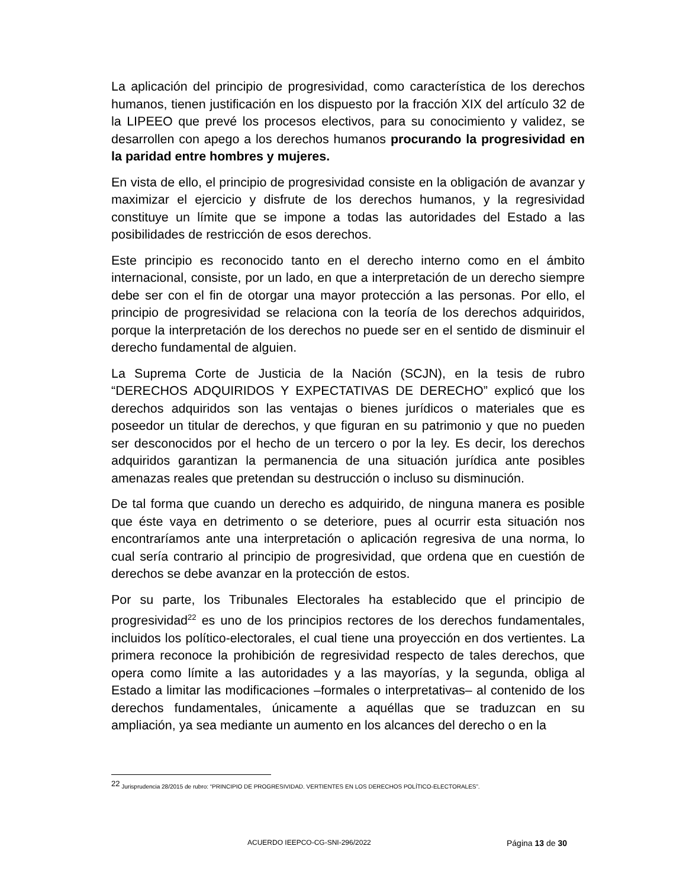La aplicación del principio de progresividad, como característica de los derechos humanos, tienen justificación en los dispuesto por la fracción XIX del artículo 32 de la LIPEEO que prevé los procesos electivos, para su conocimiento y validez, se desarrollen con apego a los derechos humanos procurando la progresividad en la paridad entre hombres y mujeres.
En vista de ello, el principio de progresividad consiste en la obligación de avanzar y maximizar el ejercicio y disfrute de los derechos humanos, y la regresividad constituye un límite que se impone a todas las autoridades del Estado a las posibilidades de restricción de esos derechos.
Este principio es reconocido tanto en el derecho interno como en el ámbito internacional, consiste, por un lado, en que a interpretación de un derecho siempre debe ser con el fin de otorgar una mayor protección a las personas. Por ello, el principio de progresividad se relaciona con la teoría de los derechos adquiridos, porque la interpretación de los derechos no puede ser en el sentido de disminuir el derecho fundamental de alguien.
La Suprema Corte de Justicia de la Nación (SCJN), en la tesis de rubro “DERECHOS ADQUIRIDOS Y EXPECTATIVAS DE DERECHO” explicó que los derechos adquiridos son las ventajas o bienes jurídicos o materiales que es poseedor un titular de derechos, y que figuran en su patrimonio y que no pueden ser desconocidos por el hecho de un tercero o por la ley. Es decir, los derechos adquiridos garantizan la permanencia de una situación jurídica ante posibles amenazas reales que pretendan su destrucción o incluso su disminución.
De tal forma que cuando un derecho es adquirido, de ninguna manera es posible que éste vaya en detrimento o se deteriore, pues al ocurrir esta situación nos encontraríamos ante una interpretación o aplicación regresiva de una norma, lo cual sería contrario al principio de progresividad, que ordena que en cuestión de derechos se debe avanzar en la protección de estos.
Por su parte, los Tribunales Electorales ha establecido que el principio de progresividad<sup>22</sup> es uno de los principios rectores de los derechos fundamentales, incluidos los político-electorales, el cual tiene una proyección en dos vertientes. La primera reconoce la prohibición de regresividad respecto de tales derechos, que opera como límite a las autoridades y a las mayorías, y la segunda, obliga al Estado a limitar las modificaciones –formales o interpretativas– al contenido de los derechos fundamentales, únicamente a aquéllas que se traduzcan en su ampliación, ya sea mediante un aumento en los alcances del derecho o en la
<sup>22</sup> Jurisprudencia 28/2015 de rubro: “PRINCIPIO DE PROGRESIVIDAD. VERTIENTES EN LOS DERECHOS POLÍTICO-ELECTORALES”.
ACUERDO IEEPCO-CG-SNI-296/2022 Página 13 de 30